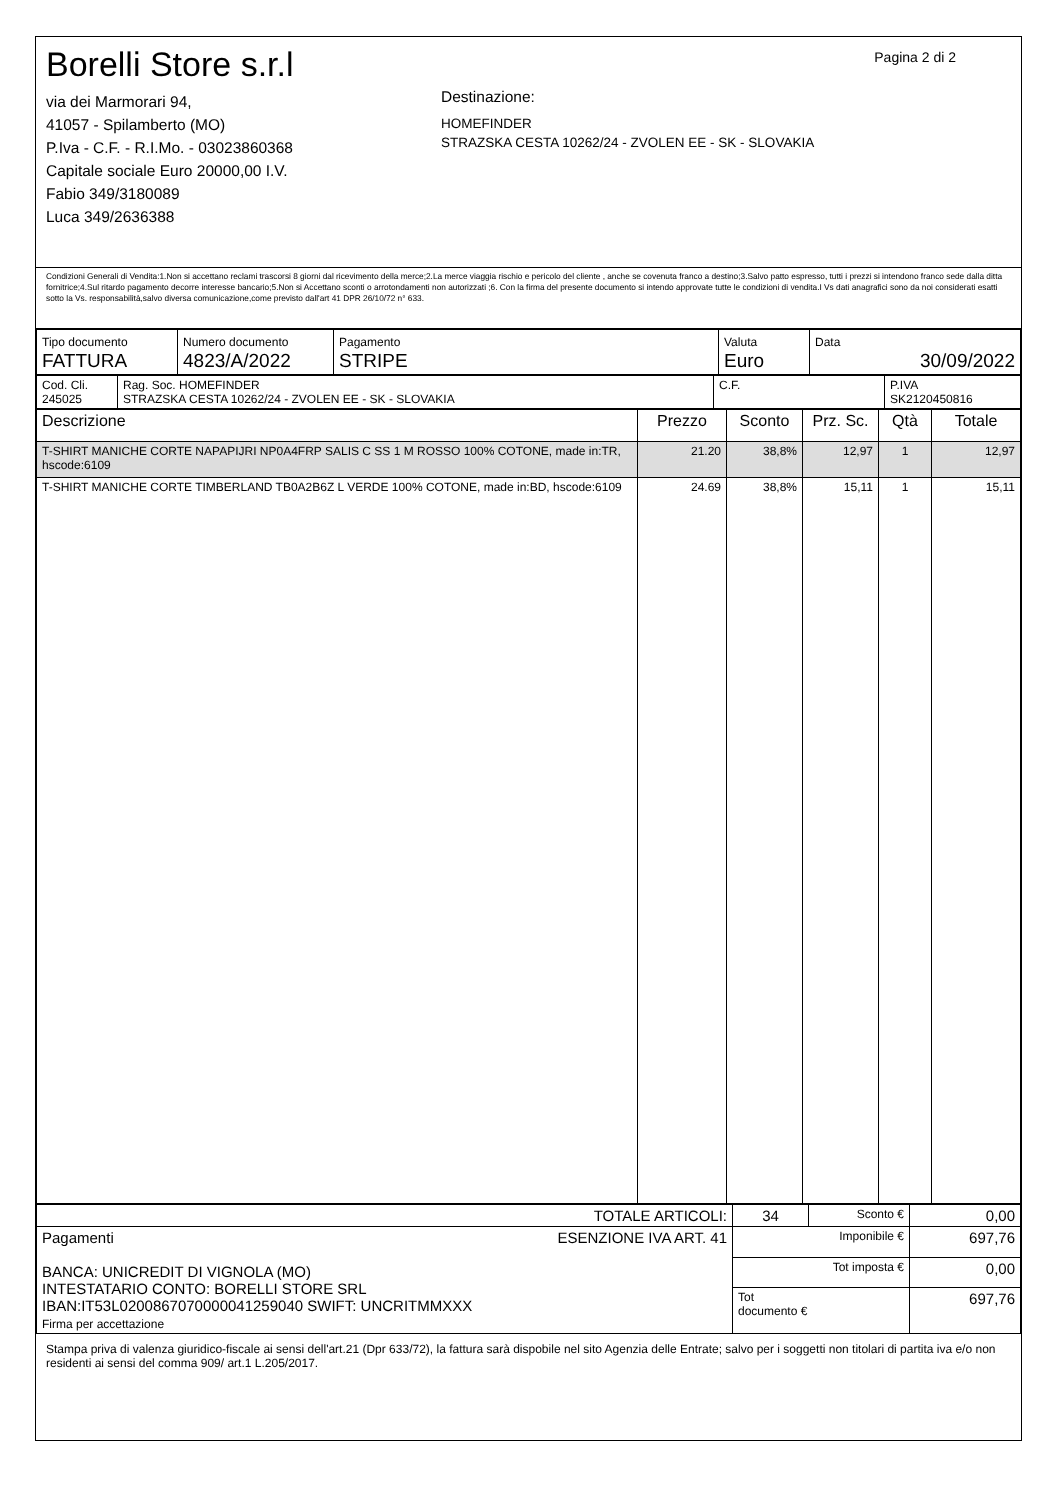Borelli Store s.r.l
via dei Marmorari 94,
41057 - Spilamberto (MO)
P.Iva - C.F. - R.I.Mo. - 03023860368
Capitale sociale Euro 20000,00 I.V.
Fabio 349/3180089
Luca 349/2636388
Destinazione:
HOMEFINDER
STRAZSKA CESTA 10262/24 - ZVOLEN EE - SK - SLOVAKIA
Pagina 2 di 2
Condizioni Generali di Vendita:1.Non si accettano reclami trascorsi 8 giorni dal ricevimento della merce;2.La merce viaggia rischio e pericolo del cliente , anche se covenuta franco a destino;3.Salvo patto espresso, tutti i prezzi si intendono franco sede dalla ditta fornitrice;4.Sul ritardo pagamento decorre interesse bancario;5.Non si Accettano sconti o arrotondamenti non autorizzati ;6. Con la firma del presente documento si intendo approvate tutte le condizioni di vendita.I Vs dati anagrafici sono da noi considerati esatti sotto la Vs. responsabilità,salvo diversa comunicazione,come previsto dall'art 41 DPR 26/10/72 n° 633.
| Tipo documento FATTURA | Numero documento 4823/A/2022 | Pagamento STRIPE | Valuta Euro | Data 30/09/2022 |
| Cod. Cli. 245025 | Rag. Soc. HOMEFINDER STRAZSKA CESTA 10262/24 - ZVOLEN EE - SK - SLOVAKIA | C.F. | P.IVA SK2120450816 |
| Descrizione | Prezzo | Sconto | Prz. Sc. | Qtà | Totale |
| --- | --- | --- | --- | --- | --- |
| T-SHIRT MANICHE CORTE NAPAPIJRI NP0A4FRP SALIS C SS 1 M ROSSO 100% COTONE, made in:TR, hscode:6109 | 21.20 | 38,8% | 12,97 | 1 | 12,97 |
| T-SHIRT MANICHE CORTE TIMBERLAND TB0A2B6Z L VERDE 100% COTONE, made in:BD, hscode:6109 | 24.69 | 38,8% | 15,11 | 1 | 15,11 |
| TOTALE ARTICOLI: | 34 | Sconto € | 0,00 |
| Pagamenti ESENZIONE IVA ART. 41 BANCA: UNICREDIT DI VIGNOLA (MO) INTESTATARIO CONTO: BORELLI STORE SRL IBAN:IT53L0200867070000041259040 SWIFT: UNCRITMMXXX Firma per accettazione | Imponibile € | | 697,76 |
| | Tot imposta € | | 0,00 |
| | Tot documento € | | 697,76 |
Stampa priva di valenza giuridico-fiscale ai sensi dell'art.21 (Dpr 633/72), la fattura sarà dispobile nel sito Agenzia delle Entrate; salvo per i soggetti non titolari di partita iva e/o non residenti ai sensi del comma 909/ art.1 L.205/2017.